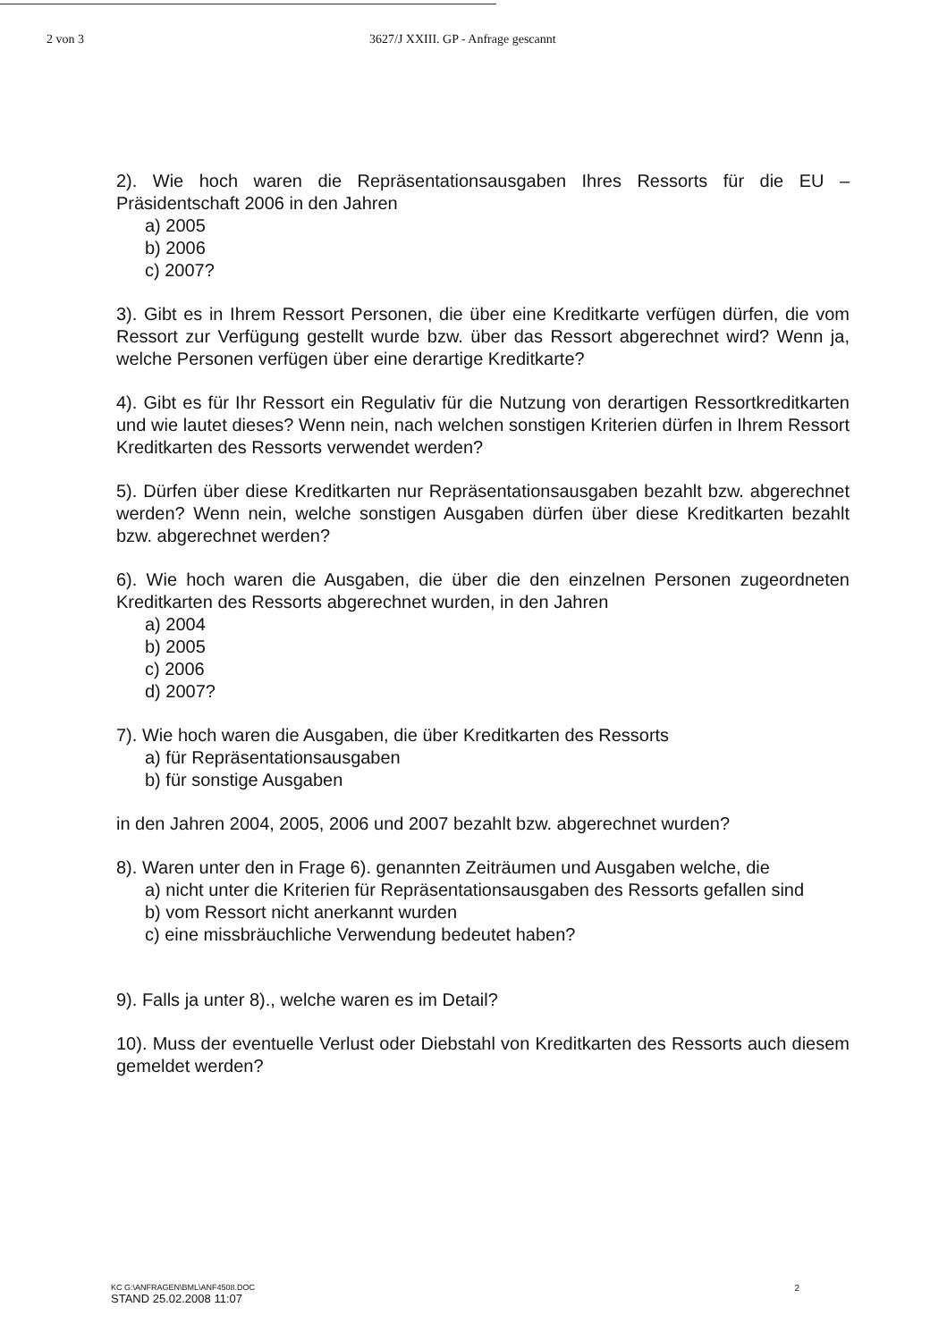2 von 3 3627/J XXIII. GP - Anfrage gescannt
2). Wie hoch waren die Repräsentationsausgaben Ihres Ressorts für die EU – Präsidentschaft 2006 in den Jahren
a) 2005
b) 2006
c) 2007?
3). Gibt es in Ihrem Ressort Personen, die über eine Kreditkarte verfügen dürfen, die vom Ressort zur Verfügung gestellt wurde bzw. über das Ressort abgerechnet wird? Wenn ja, welche Personen verfügen über eine derartige Kreditkarte?
4). Gibt es für Ihr Ressort ein Regulativ für die Nutzung von derartigen Ressortkreditkarten und wie lautet dieses? Wenn nein, nach welchen sonstigen Kriterien dürfen in Ihrem Ressort Kreditkarten des Ressorts verwendet werden?
5). Dürfen über diese Kreditkarten nur Repräsentationsausgaben bezahlt bzw. abgerechnet werden? Wenn nein, welche sonstigen Ausgaben dürfen über diese Kreditkarten bezahlt bzw. abgerechnet werden?
6). Wie hoch waren die Ausgaben, die über die den einzelnen Personen zugeordneten Kreditkarten des Ressorts abgerechnet wurden, in den Jahren
a) 2004
b) 2005
c) 2006
d) 2007?
7). Wie hoch waren die Ausgaben, die über Kreditkarten des Ressorts
a) für Repräsentationsausgaben
b) für sonstige Ausgaben
in den Jahren 2004, 2005, 2006 und 2007 bezahlt bzw. abgerechnet wurden?
8). Waren unter den in Frage 6). genannten Zeiträumen und Ausgaben welche, die
a) nicht unter die Kriterien für Repräsentationsausgaben des Ressorts gefallen sind
b) vom Ressort nicht anerkannt wurden
c) eine missbräuchliche Verwendung bedeutet haben?
9). Falls ja unter 8)., welche waren es im Detail?
10). Muss der eventuelle Verlust oder Diebstahl von Kreditkarten des Ressorts auch diesem gemeldet werden?
KC G:\ANFRAGEN\BML\ANF4508.DOC
STAND 25.02.2008 11:07
2